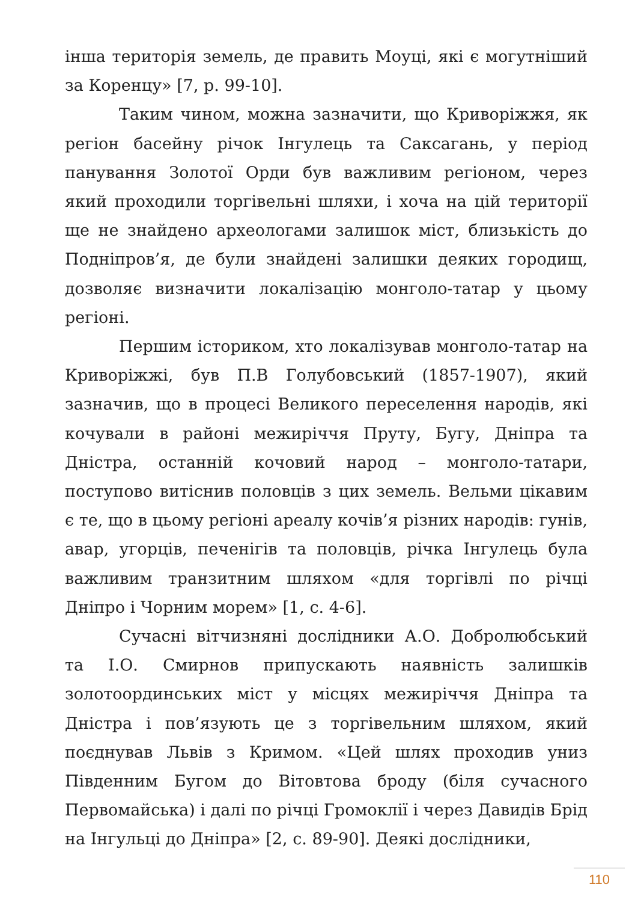інша територія земель, де править Моуці, які є могутніший за Коренцу» [7, p. 99-10].
Таким чином, можна зазначити, що Криворіжжя, як регіон басейну річок Інгулець та Саксагань, у період панування Золотої Орди був важливим регіоном, через який проходили торгівельні шляхи, і хоча на цій території ще не знайдено археологами залишок міст, близькість до Подніпров’я, де були знайдені залишки деяких городищ, дозволяє визначити локалізацію монголо-татар у цьому регіоні.
Першим істориком, хто локалізував монголо-татар на Криворіжжі, був П.В Голубовський (1857-1907), який зазначив, що в процесі Великого переселення народів, які кочували в районі межиріччя Пруту, Бугу, Дніпра та Дністра, останній кочовий народ – монголо-татари, поступово витіснив половців з цих земель. Вельми цікавим є те, що в цьому регіоні ареалу кочів’я різних народів: гунів, авар, угорців, печенігів та половців, річка Інгулець була важливим транзитним шляхом «для торгівлі по річці Дніпро і Чорним морем» [1, с. 4-6].
Сучасні вітчизняні дослідники А.О. Добролюбський та І.О. Смирнов припускають наявність залишків золотоординських міст у місцях межиріччя Дніпра та Дністра і пов’язують це з торгівельним шляхом, який поєднував Львів з Кримом. «Цей шлях проходив униз Південним Бугом до Вітовтова броду (біля сучасного Первомайська) і далі по річці Громоклії і через Давидів Брід на Інгульці до Дніпра» [2, с. 89-90]. Деякі дослідники,
110